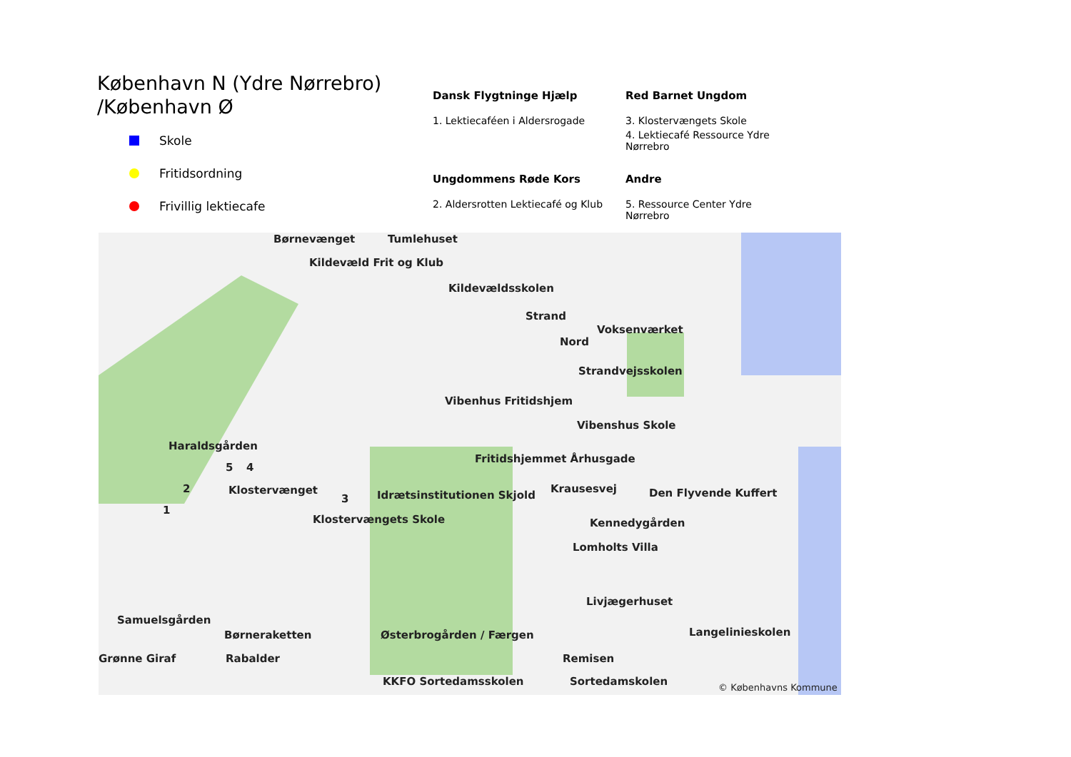København N (Ydre Nørrebro)
/København Ø
Skole
Fritidsordning
Frivillig lektiecafe
Dansk Flygtninge Hjælp
1. Lektiecaféen i Aldersrogade
Red Barnet Ungdom
3. Klostervængets Skole
4. Lektiecafé Ressource Ydre Nørrebro
Ungdommens Røde Kors
2. Aldersrotten Lektiecafé og Klub
Andre
5. Ressource Center Ydre Nørrebro
Børnevænget Tumlehuset
Kildevæld Frit og Klub
Kildevældsskolen
Strand
Voksenværket
Nord
Strandvejsskolen
Vibenhus Fritidshjem
Vibenshus Skole
Haraldsgården
Fritidshjemmet Århusgade
5 4
2 Klostervænget Krausesvej Den Flyvende Kuffert Idrætsinstitutionen Skjold 3
1
Klostervængets Skole Kennedygården
Lomholts Villa
Livjægerhuset
Samuelsgården
Langelinieskolen Børneraketten Østerbrogården / Færgen
Remisen Grønne Giraf Rabalder
KKFO Sortedamsskolen Sortedamskolen © Københavns Kommune